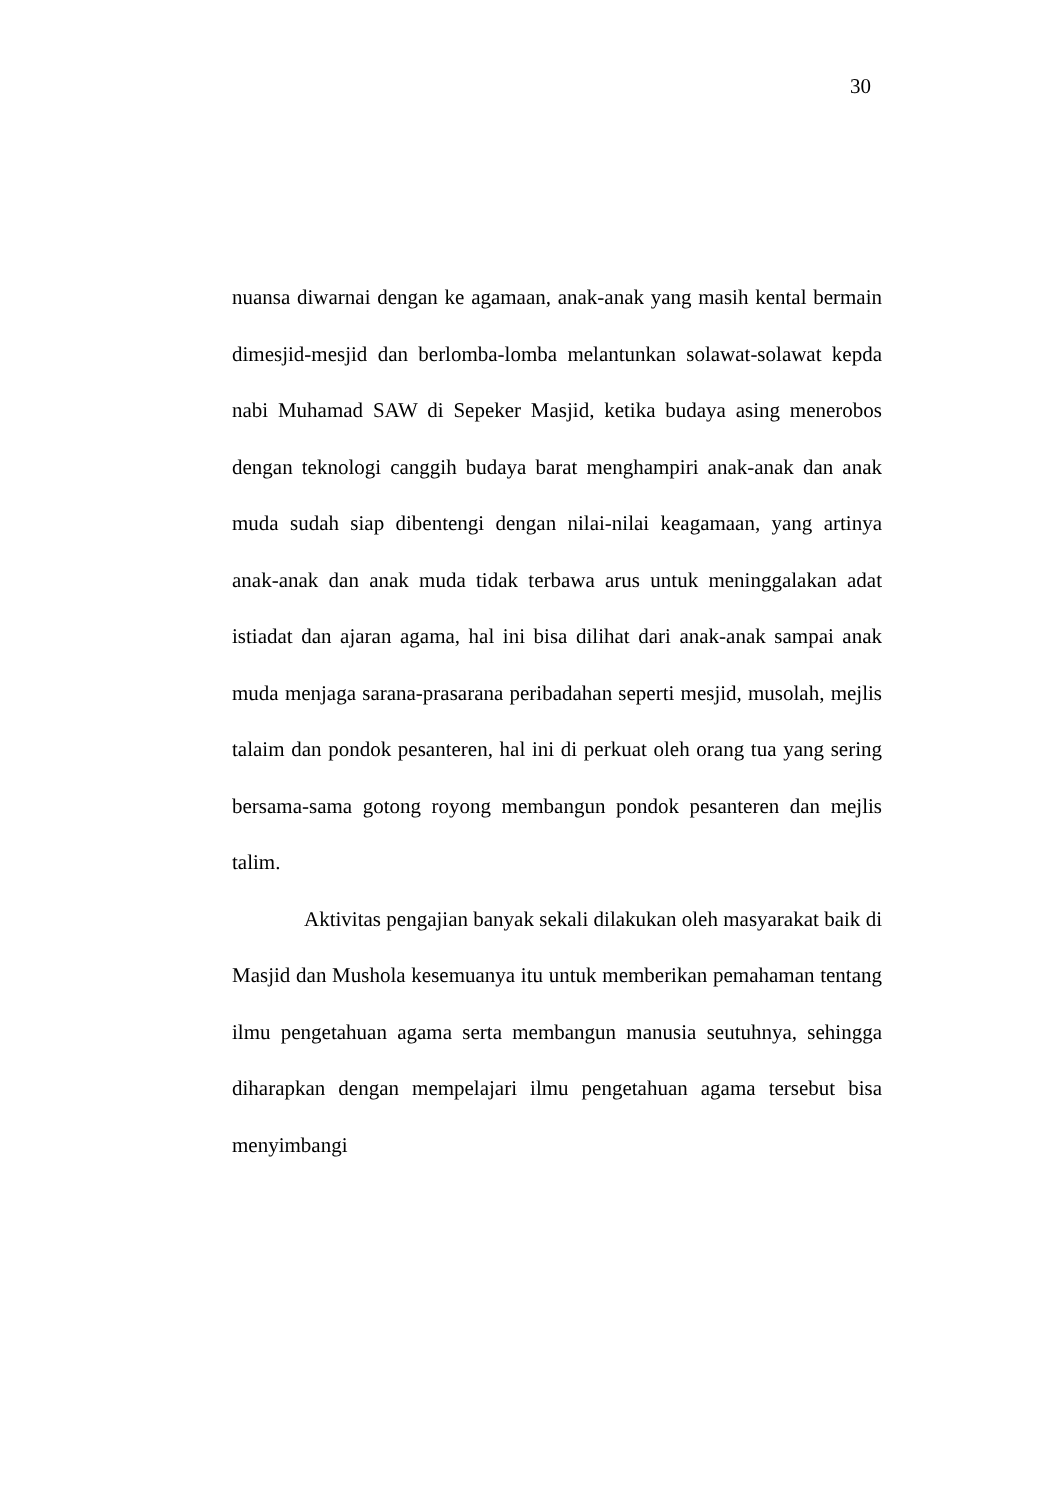30
nuansa diwarnai dengan ke agamaan, anak-anak yang masih kental bermain dimesjid-mesjid dan berlomba-lomba melantunkan solawat-solawat kepda nabi Muhamad SAW di Sepeker Masjid, ketika budaya asing menerobos dengan teknologi canggih budaya barat menghampiri anak-anak dan anak muda sudah siap dibentengi dengan nilai-nilai keagamaan, yang artinya anak-anak dan anak muda tidak terbawa arus untuk meninggalakan adat istiadat dan ajaran agama, hal ini bisa dilihat dari anak-anak sampai anak muda menjaga sarana-prasarana peribadahan seperti mesjid, musolah, mejlis talaim dan pondok pesanteren, hal ini di perkuat oleh orang tua yang sering bersama-sama gotong royong membangun pondok pesanteren dan mejlis talim.
Aktivitas pengajian banyak sekali dilakukan oleh masyarakat baik di Masjid dan Mushola kesemuanya itu untuk memberikan pemahaman tentang ilmu pengetahuan agama serta membangun manusia seutuhnya, sehingga diharapkan dengan mempelajari ilmu pengetahuan agama tersebut bisa menyimbangi